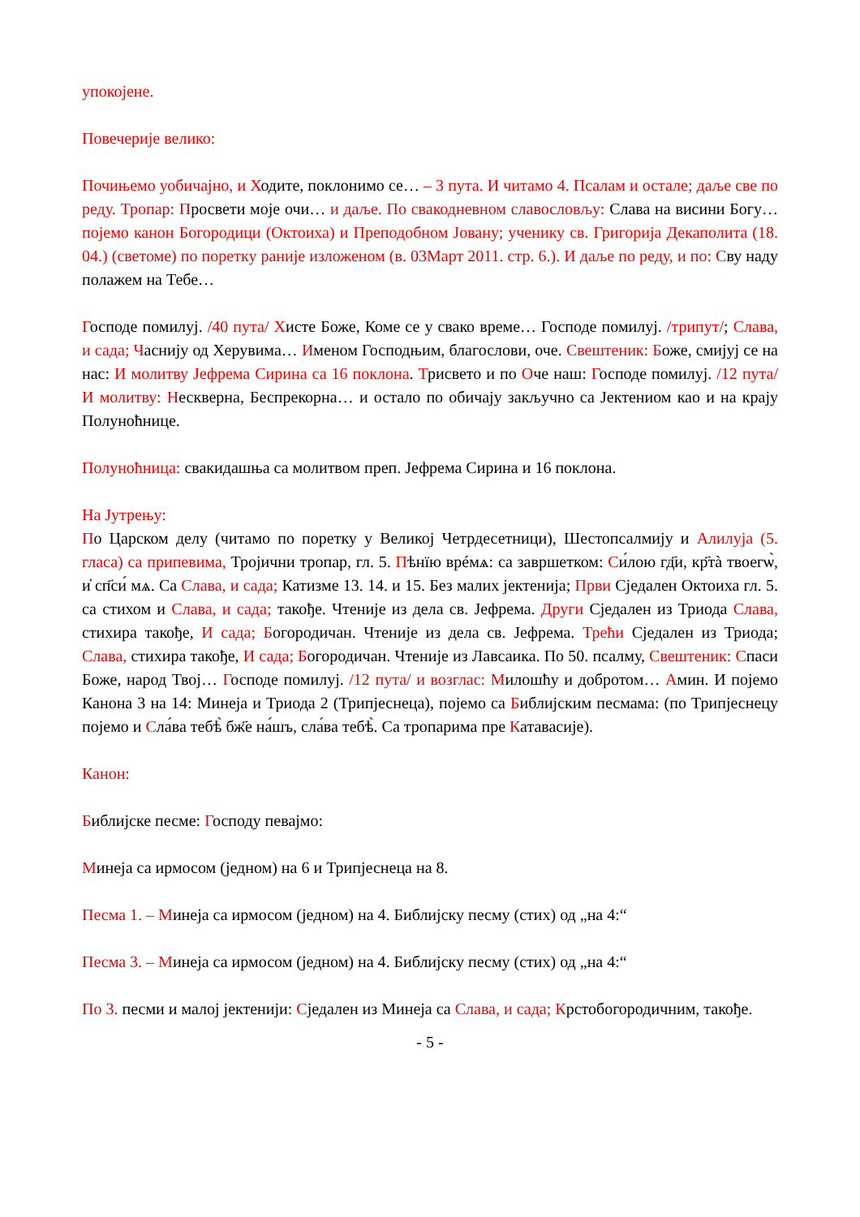упокојене.
Повечерије велико:
Почињемо уобичајно, и Ходите, поклонимо се… – 3 пута. И читамо 4. Псалам и остале; даље све по реду. Тропар: Просвети моје очи… и даље. По свакодневном славословљу: Слава на висини Богу… појемо канон Богородици (Октоиха) и Преподобном Јовану; ученику св. Григорија Декаполита (18. 04.) (светоме) по поретку раније изложеном (в. 03Март 2011. стр. 6.). И даље по реду, и по: Сву наду полажем на Тебе…
Господе помилуј. /40 пута/ Хисте Боже, Коме се у свако време… Господе помилуј. /трипут/; Слава, и сада; Часнију од Херувима… Именом Господњим, благослови, оче. Свештеник: Боже, смијуј се на нас: И молитву Јефрема Сирина са 16 поклона. Трисвето и по Оче наш: Господе помилуј. /12 пута/ И молитву: Нескверна, Беспрекорна… и остало по обичају закључно са Јектениом као и на крају Полуноћнице.
Полуноћница: свакидашња са молитвом преп. Јефрема Сирина и 16 поклона.
На Јутрењу:
По Царском делу (читамо по поретку у Великој Четрдесетници), Шестопсалмију и Алилуја (5. гласа) са припевима, Тројични тропар, гл. 5. Пѣнїю врéмѧ: са завршетком: Си́лою гд҃и, кр҃тà твоегѡ̀, и҆ сп҃си́ мѧ. Са Слава, и сада; Катизме 13. 14. и 15. Без малих јектенија; Први Сједален Октоиха гл. 5. са стихом и Слава, и сада; такође. Чтеније из дела св. Јефрема. Други Сједален из Триода Слава, стихира такође, И сада; Богородичан. Чтеније из дела св. Јефрема. Трећи Сједален из Триода; Слава, стихира такође, И сада; Богородичан. Чтеније из Лавсаика. По 50. псалму, Свештеник: Спаси Боже, народ Твој… Господе помилуј. /12 пута/ и возглас: Милошћу и добротом… Амин. И појемо Канона 3 на 14: Минеја и Триода 2 (Трипјеснеца), појемо са Библијским песмама: (по Трипјеснецу појемо и Сла́ва тебѣ̀ бж҃е на́шъ, сла́ва тебѣ̀. Са тропарима пре Катавасије).
Канон:
Библијске песме: Господу певајмо:
Минеја са ирмосом (једном) на 6 и Трипјеснеца на 8.
Песма 1. – Минеја са ирмосом (једном) на 4. Библијску песму (стих) од „на 4:“
Песма 3. – Минеја са ирмосом (једном) на 4. Библијску песму (стих) од „на 4:“
По 3. песми и малој јектенији: Сједален из Минеја са Слава, и сада; Крстобогородичним, такође.
- 5 -